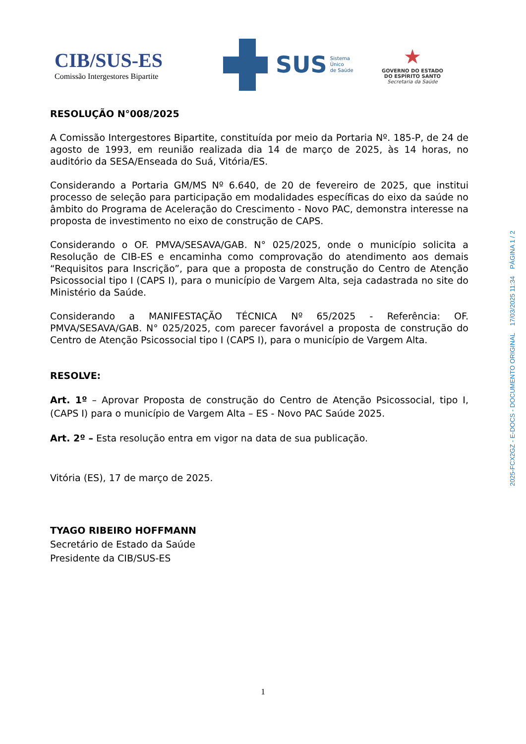CIB/SUS-ES
Comissão Intergestores Bipartite
SUS
Sistema
Único
de Saúde
★
GOVERNO DO ESTADO
DO ESPÍRITO SANTO
Secretaria da Saúde
RESOLUÇÃO N°008/2025
A Comissão Intergestores Bipartite, constituída por meio da Portaria Nº. 185-P, de 24 de agosto de 1993, em reunião realizada dia 14 de março de 2025, às 14 horas, no auditório da SESA/Enseada do Suá, Vitória/ES.
Considerando a Portaria GM/MS Nº 6.640, de 20 de fevereiro de 2025, que institui processo de seleção para participação em modalidades específicas do eixo da saúde no âmbito do Programa de Aceleração do Crescimento - Novo PAC, demonstra interesse na proposta de investimento no eixo de construção de CAPS.
Considerando o OF. PMVA/SESAVA/GAB. N° 025/2025, onde o município solicita a Resolução de CIB-ES e encaminha como comprovação do atendimento aos demais “Requisitos para Inscrição”, para que a proposta de construção do Centro de Atenção Psicossocial tipo I (CAPS I), para o município de Vargem Alta, seja cadastrada no site do Ministério da Saúde.
Considerando a MANIFESTAÇÃO TÉCNICA Nº 65/2025 - Referência: OF. PMVA/SESAVA/GAB. N° 025/2025, com parecer favorável a proposta de construção do Centro de Atenção Psicossocial tipo I (CAPS I), para o município de Vargem Alta.
RESOLVE:
Art. 1º – Aprovar Proposta de construção do Centro de Atenção Psicossocial, tipo I, (CAPS I) para o município de Vargem Alta – ES - Novo PAC Saúde 2025.
Art. 2º – Esta resolução entra em vigor na data de sua publicação.
Vitória (ES), 17 de março de 2025.
TYAGO RIBEIRO HOFFMANN
Secretário de Estado da Saúde
Presidente da CIB/SUS-ES
2025-FCX2GZ - E-DOCS - DOCUMENTO ORIGINAL 17/03/2025 11:34 PÁGINA 1 / 2
1